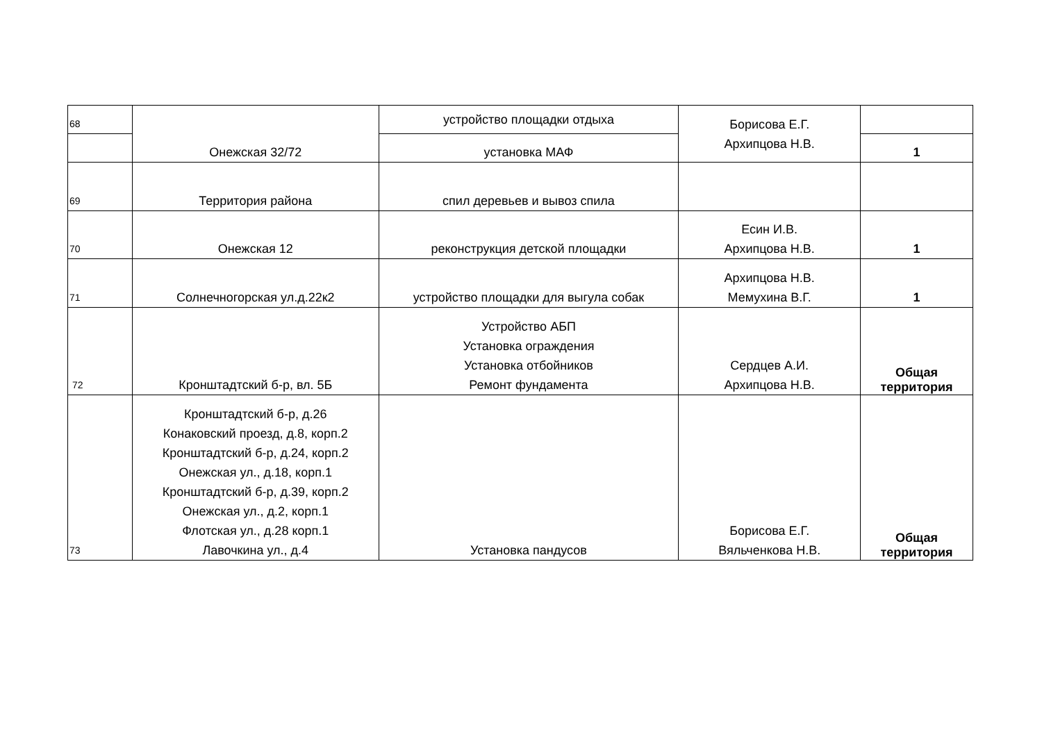| 68 | Онежская 32/72 | устройство площадки отдыха | Борисова Е.Г. Архипцова Н.В. | |
| | | установка МАФ | | 1 |
| 69 | Территория района | спил деревьев и вывоз спила | | |
| 70 | Онежская 12 | реконструкция детской площадки | Есин И.В. Архипцова Н.В. | 1 |
| 71 | Солнечногорская ул.д.22к2 | устройство площадки для выгула собак | Архипцова Н.В. Мемухина В.Г. | 1 |
| 72 | Кронштадтский б-р, вл. 5Б | Устройство АБП Установка ограждения Установка отбойников Ремонт фундамента | Сердцев А.И. Архипцова Н.В. | Общая территория |
| 73 | Кронштадтский б-р, д.26 Конаковский проезд, д.8, корп.2 Кронштадтский б-р, д.24, корп.2 Онежская ул., д.18, корп.1 Кронштадтский б-р, д.39, корп.2 Онежская ул., д.2, корп.1 Флотская ул., д.28 корп.1 Лавочкина ул., д.4 | Установка пандусов | Борисова Е.Г. Вяльченкова Н.В. | Общая территория |